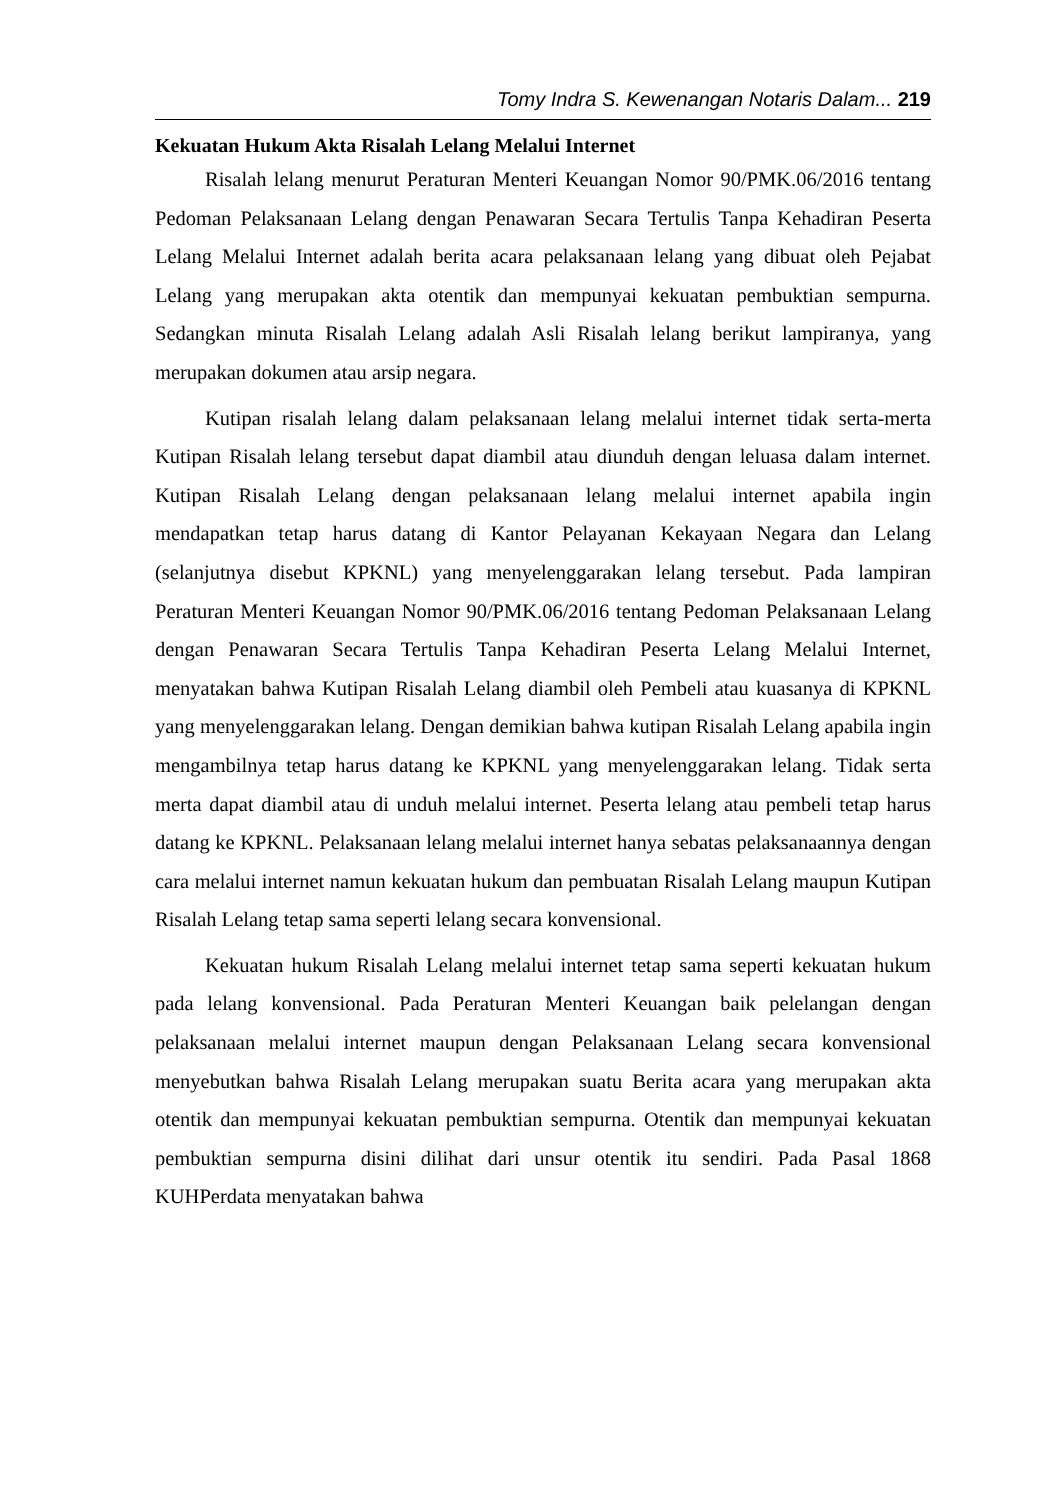Tomy Indra S. Kewenangan Notaris Dalam... 219
Kekuatan Hukum Akta Risalah Lelang Melalui Internet
Risalah lelang menurut Peraturan Menteri Keuangan Nomor 90/PMK.06/2016 tentang Pedoman Pelaksanaan Lelang dengan Penawaran Secara Tertulis Tanpa Kehadiran Peserta Lelang Melalui Internet adalah berita acara pelaksanaan lelang yang dibuat oleh Pejabat Lelang yang merupakan akta otentik dan mempunyai kekuatan pembuktian sempurna. Sedangkan minuta Risalah Lelang adalah Asli Risalah lelang berikut lampiranya, yang merupakan dokumen atau arsip negara.
Kutipan risalah lelang dalam pelaksanaan lelang melalui internet tidak serta-merta Kutipan Risalah lelang tersebut dapat diambil atau diunduh dengan leluasa dalam internet. Kutipan Risalah Lelang dengan pelaksanaan lelang melalui internet apabila ingin mendapatkan tetap harus datang di Kantor Pelayanan Kekayaan Negara dan Lelang (selanjutnya disebut KPKNL) yang menyelenggarakan lelang tersebut. Pada lampiran Peraturan Menteri Keuangan Nomor 90/PMK.06/2016 tentang Pedoman Pelaksanaan Lelang dengan Penawaran Secara Tertulis Tanpa Kehadiran Peserta Lelang Melalui Internet, menyatakan bahwa Kutipan Risalah Lelang diambil oleh Pembeli atau kuasanya di KPKNL yang menyelenggarakan lelang. Dengan demikian bahwa kutipan Risalah Lelang apabila ingin mengambilnya tetap harus datang ke KPKNL yang menyelenggarakan lelang. Tidak serta merta dapat diambil atau di unduh melalui internet. Peserta lelang atau pembeli tetap harus datang ke KPKNL. Pelaksanaan lelang melalui internet hanya sebatas pelaksanaannya dengan cara melalui internet namun kekuatan hukum dan pembuatan Risalah Lelang maupun Kutipan Risalah Lelang tetap sama seperti lelang secara konvensional.
Kekuatan hukum Risalah Lelang melalui internet tetap sama seperti kekuatan hukum pada lelang konvensional. Pada Peraturan Menteri Keuangan baik pelelangan dengan pelaksanaan melalui internet maupun dengan Pelaksanaan Lelang secara konvensional menyebutkan bahwa Risalah Lelang merupakan suatu Berita acara yang merupakan akta otentik dan mempunyai kekuatan pembuktian sempurna. Otentik dan mempunyai kekuatan pembuktian sempurna disini dilihat dari unsur otentik itu sendiri. Pada Pasal 1868 KUHPerdata menyatakan bahwa